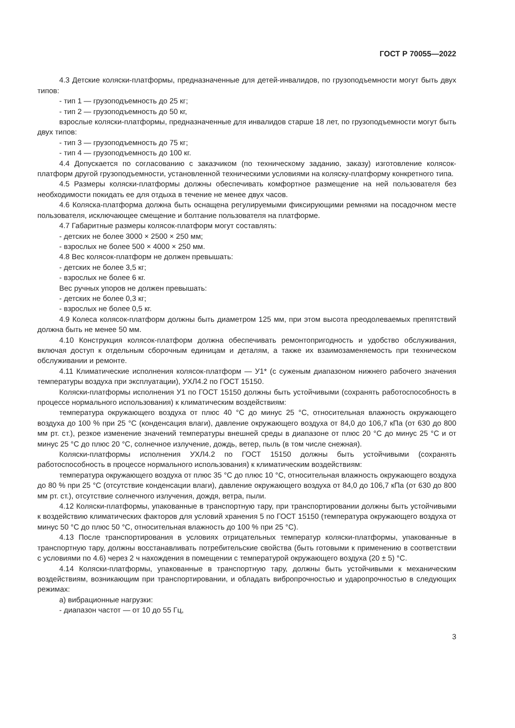ГОСТ Р 70055—2022
4.3 Детские коляски-платформы, предназначенные для детей-инвалидов, по грузоподъемности могут быть двух типов:
- тип 1 — грузоподъемность до 25 кг;
- тип 2 — грузоподъемность до 50 кг,
взрослые коляски-платформы, предназначенные для инвалидов старше 18 лет, по грузоподъемности могут быть двух типов:
- тип 3 — грузоподъемность до 75 кг;
- тип 4 — грузоподъемность до 100 кг.
4.4 Допускается по согласованию с заказчиком (по техническому заданию, заказу) изготовление колясок-платформ другой грузоподъемности, установленной техническими условиями на коляску-платформу конкретного типа.
4.5 Размеры коляски-платформы должны обеспечивать комфортное размещение на ней пользователя без необходимости покидать ее для отдыха в течение не менее двух часов.
4.6 Коляска-платформа должна быть оснащена регулируемыми фиксирующими ремнями на посадочном месте пользователя, исключающее смещение и болтание пользователя на платформе.
4.7 Габаритные размеры колясок-платформ могут составлять:
- детских не более 3000 × 2500 × 250 мм;
- взрослых не более 500 × 4000 × 250 мм.
4.8 Вес колясок-платформ не должен превышать:
- детских не более 3,5 кг;
- взрослых не более 6 кг.
Вес ручных упоров не должен превышать:
- детских не более 0,3 кг;
- взрослых не более 0,5 кг.
4.9 Колеса колясок-платформ должны быть диаметром 125 мм, при этом высота преодолеваемых препятствий должна быть не менее 50 мм.
4.10 Конструкция колясок-платформ должна обеспечивать ремонтопригодность и удобство обслуживания, включая доступ к отдельным сборочным единицам и деталям, а также их взаимозаменяемость при техническом обслуживании и ремонте.
4.11 Климатические исполнения колясок-платформ — У1* (с суженым диапазоном нижнего рабочего значения температуры воздуха при эксплуатации), УХЛ4.2 по ГОСТ 15150.
Коляски-платформы исполнения У1 по ГОСТ 15150 должны быть устойчивыми (сохранять работоспособность в процессе нормального использования) к климатическим воздействиям:
температура окружающего воздуха от плюс 40 °С до минус 25 °С, относительная влажность окружающего воздуха до 100 % при 25 °С (конденсация влаги), давление окружающего воздуха от 84,0 до 106,7 кПа (от 630 до 800 мм рт. ст.), резкое изменение значений температуры внешней среды в диапазоне от плюс 20 °С до минус 25 °С и от минус 25 °С до плюс 20 °С, солнечное излучение, дождь, ветер, пыль (в том числе снежная).
Коляски-платформы исполнения УХЛ4.2 по ГОСТ 15150 должны быть устойчивыми (сохранять работоспособность в процессе нормального использования) к климатическим воздействиям:
температура окружающего воздуха от плюс 35 °С до плюс 10 °С, относительная влажность окружающего воздуха до 80 % при 25 °С (отсутствие конденсации влаги), давление окружающего воздуха от 84,0 до 106,7 кПа (от 630 до 800 мм рт. ст.), отсутствие солнечного излучения, дождя, ветра, пыли.
4.12 Коляски-платформы, упакованные в транспортную тару, при транспортировании должны быть устойчивыми к воздействию климатических факторов для условий хранения 5 по ГОСТ 15150 (температура окружающего воздуха от минус 50 °С до плюс 50 °С, относительная влажность до 100 % при 25 °С).
4.13 После транспортирования в условиях отрицательных температур коляски-платформы, упакованные в транспортную тару, должны восстанавливать потребительские свойства (быть готовыми к применению в соответствии с условиями по 4.6) через 2 ч нахождения в помещении с температурой окружающего воздуха (20 ± 5) °С.
4.14 Коляски-платформы, упакованные в транспортную тару, должны быть устойчивыми к механическим воздействиям, возникающим при транспортировании, и обладать вибропрочностью и ударопрочностью в следующих режимах:
а) вибрационные нагрузки:
- диапазон частот — от 10 до 55 Гц,
3